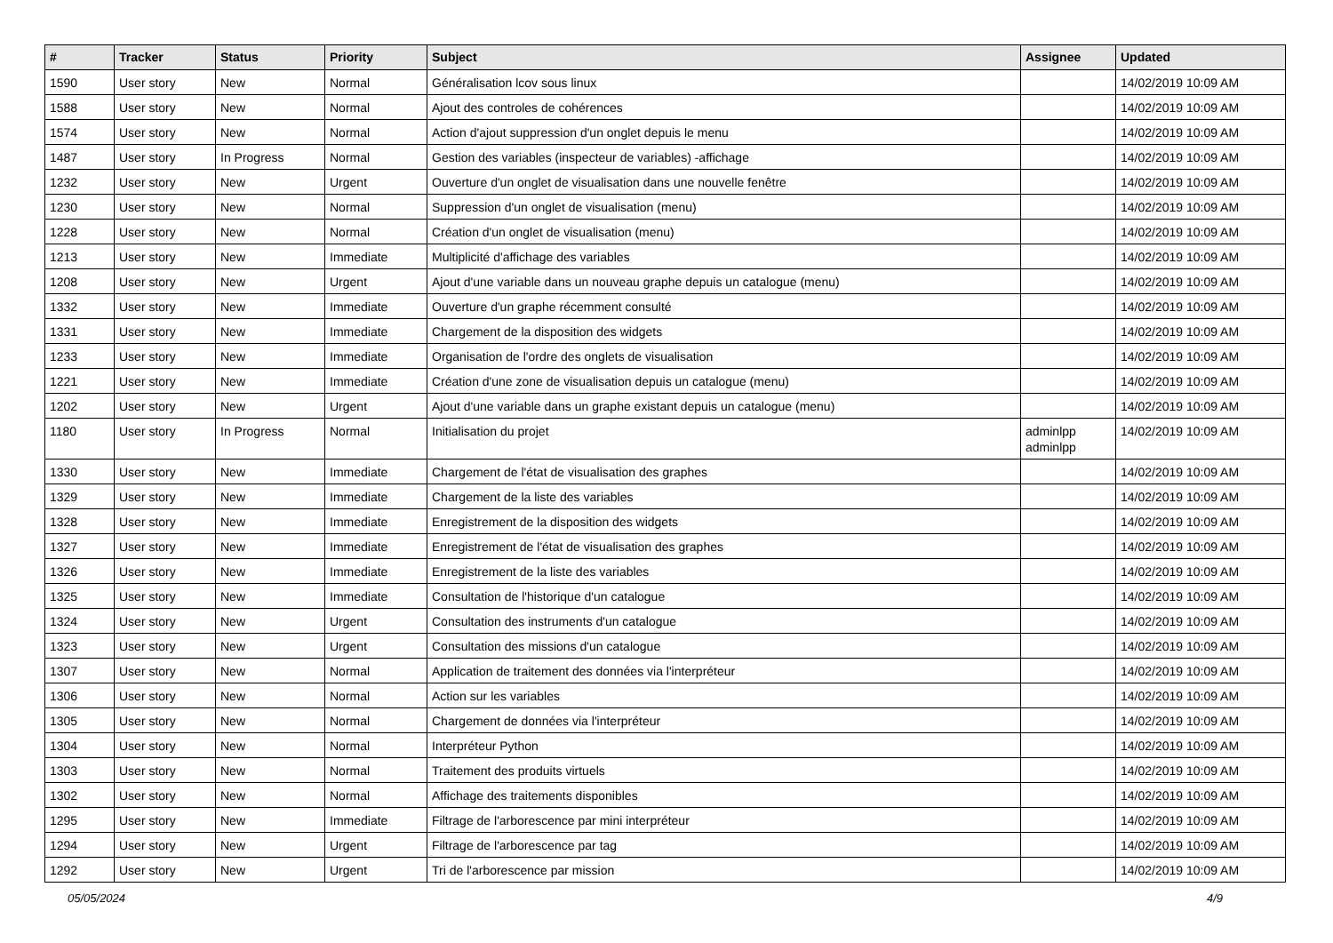| # | Tracker | Status | Priority | Subject | Assignee | Updated |
| --- | --- | --- | --- | --- | --- | --- |
| 1590 | User story | New | Normal | Généralisation lcov sous linux | | 14/02/2019 10:09 AM |
| 1588 | User story | New | Normal | Ajout des controles de cohérences | | 14/02/2019 10:09 AM |
| 1574 | User story | New | Normal | Action d'ajout suppression d'un onglet depuis le menu | | 14/02/2019 10:09 AM |
| 1487 | User story | In Progress | Normal | Gestion des variables (inspecteur de variables) -affichage | | 14/02/2019 10:09 AM |
| 1232 | User story | New | Urgent | Ouverture d'un onglet de visualisation dans une nouvelle fenêtre | | 14/02/2019 10:09 AM |
| 1230 | User story | New | Normal | Suppression d'un onglet de visualisation (menu) | | 14/02/2019 10:09 AM |
| 1228 | User story | New | Normal | Création d'un onglet de visualisation (menu) | | 14/02/2019 10:09 AM |
| 1213 | User story | New | Immediate | Multiplicité d'affichage des variables | | 14/02/2019 10:09 AM |
| 1208 | User story | New | Urgent | Ajout d'une variable dans un nouveau graphe depuis un catalogue (menu) | | 14/02/2019 10:09 AM |
| 1332 | User story | New | Immediate | Ouverture d'un graphe récemment consulté | | 14/02/2019 10:09 AM |
| 1331 | User story | New | Immediate | Chargement de la disposition des widgets | | 14/02/2019 10:09 AM |
| 1233 | User story | New | Immediate | Organisation de l'ordre des onglets de visualisation | | 14/02/2019 10:09 AM |
| 1221 | User story | New | Immediate | Création d'une zone de visualisation depuis un catalogue (menu) | | 14/02/2019 10:09 AM |
| 1202 | User story | New | Urgent | Ajout d'une variable dans un graphe existant depuis un catalogue (menu) | | 14/02/2019 10:09 AM |
| 1180 | User story | In Progress | Normal | Initialisation du projet | adminlpp adminlpp | 14/02/2019 10:09 AM |
| 1330 | User story | New | Immediate | Chargement de l'état de visualisation des graphes | | 14/02/2019 10:09 AM |
| 1329 | User story | New | Immediate | Chargement de la liste des variables | | 14/02/2019 10:09 AM |
| 1328 | User story | New | Immediate | Enregistrement de la disposition des widgets | | 14/02/2019 10:09 AM |
| 1327 | User story | New | Immediate | Enregistrement de l'état de visualisation des graphes | | 14/02/2019 10:09 AM |
| 1326 | User story | New | Immediate | Enregistrement de la liste des variables | | 14/02/2019 10:09 AM |
| 1325 | User story | New | Immediate | Consultation de l'historique d'un catalogue | | 14/02/2019 10:09 AM |
| 1324 | User story | New | Urgent | Consultation des instruments d'un catalogue | | 14/02/2019 10:09 AM |
| 1323 | User story | New | Urgent | Consultation des missions d'un catalogue | | 14/02/2019 10:09 AM |
| 1307 | User story | New | Normal | Application de traitement des données via l'interpréteur | | 14/02/2019 10:09 AM |
| 1306 | User story | New | Normal | Action sur les variables | | 14/02/2019 10:09 AM |
| 1305 | User story | New | Normal | Chargement de données via l'interpréteur | | 14/02/2019 10:09 AM |
| 1304 | User story | New | Normal | Interpréteur Python | | 14/02/2019 10:09 AM |
| 1303 | User story | New | Normal | Traitement des produits virtuels | | 14/02/2019 10:09 AM |
| 1302 | User story | New | Normal | Affichage des traitements disponibles | | 14/02/2019 10:09 AM |
| 1295 | User story | New | Immediate | Filtrage de l'arborescence par mini interpréteur | | 14/02/2019 10:09 AM |
| 1294 | User story | New | Urgent | Filtrage de l'arborescence par tag | | 14/02/2019 10:09 AM |
| 1292 | User story | New | Urgent | Tri de l'arborescence par mission | | 14/02/2019 10:09 AM |
05/05/2024 4/9